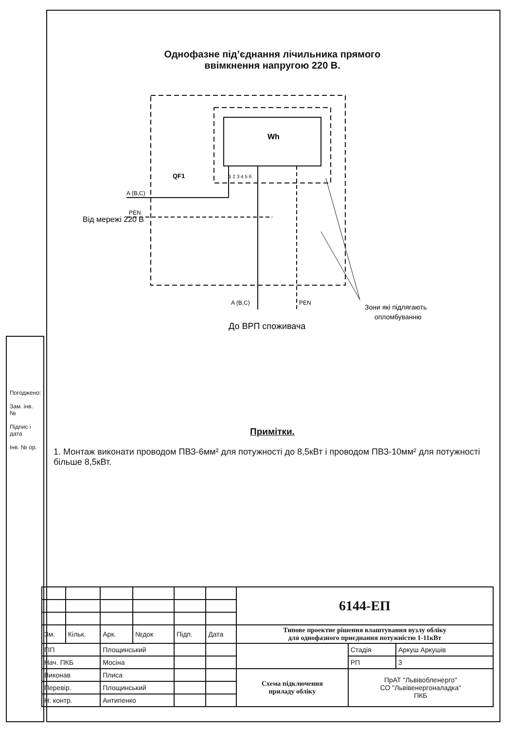Однофазне під’єднання лічильника прямого
ввімкнення напругою 220 В.
Wh
1 2 3 4 5 6
QF1
A (B,C)
PEN
Від мережі 220 В
A (B,C)
PEN
Зони які підлягають
опломбуванню
До ВРП споживача
Примітки.
1. Монтаж виконати проводом ПВЗ-6мм² для потужності до 8,5кВт і проводом ПВЗ-10мм² для потужності більше 8,5кВт.
Погоджено:
Зам. інв. №
Підпис і дата
Інв. № ор.
| | | | | | | 6144-ЕП | | |
| Зм. | Кільк. | Арк. | №док | Підп. | Дата | Типове проектне рішення влаштування вузлу обліку для однофазного приєднання потужністю 1-11кВт | | |
| ГІП | | Площинський | | | | | Стадія | Аркуш Аркушів |
| Нач. ПКБ | | Мосіна | | | | | РП | 3 |
| Виконав | | Плиса | | | | Схема підключення приладу обліку | ПрАТ "Львівобленерго" СО "Львівенергоналадка" ПКБ | |
| Перевір. | | Площинський | | | | | | |
| Н. контр. | | Антипенко | | | | | | |